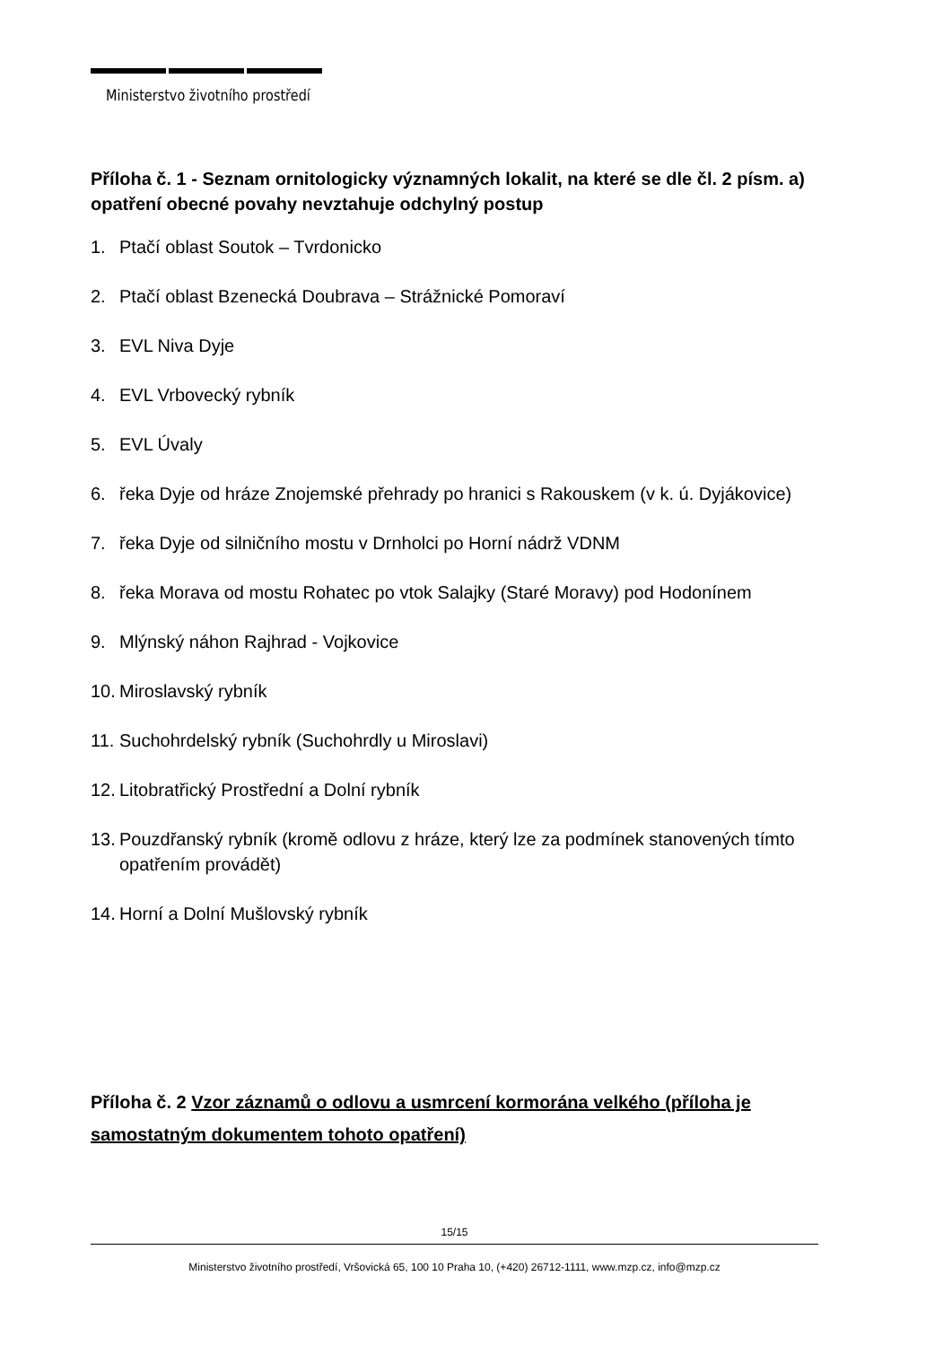Ministerstvo životního prostředí
Příloha č. 1 - Seznam ornitologicky významných lokalit, na které se dle čl. 2 písm. a) opatření obecné povahy nevztahuje odchylný postup
1. Ptačí oblast Soutok – Tvrdonicko
2. Ptačí oblast Bzenecká Doubrava – Strážnické Pomoraví
3. EVL Niva Dyje
4. EVL Vrbovecký rybník
5. EVL Úvaly
6. řeka Dyje od hráze Znojemské přehrady po hranici s Rakouskem (v k. ú. Dyjákovice)
7. řeka Dyje od silničního mostu v Drnholci po Horní nádrž VDNM
8. řeka Morava od mostu Rohatec po vtok Salajky (Staré Moravy) pod Hodonínem
9. Mlýnský náhon Rajhrad - Vojkovice
10. Miroslavský rybník
11. Suchohrdelský rybník (Suchohrdly u Miroslavi)
12. Litobratřický Prostřední a Dolní rybník
13. Pouzdřanský rybník (kromě odlovu z hráze, který lze za podmínek stanovených tímto opatřením provádět)
14. Horní a Dolní Mušlovský rybník
Příloha č. 2 Vzor záznamů o odlovu a usmrcení kormorána velkého (příloha je samostatným dokumentem tohoto opatření)
15/15
Ministerstvo životního prostředí, Vršovická 65, 100 10 Praha 10, (+420) 26712-1111, www.mzp.cz, info@mzp.cz